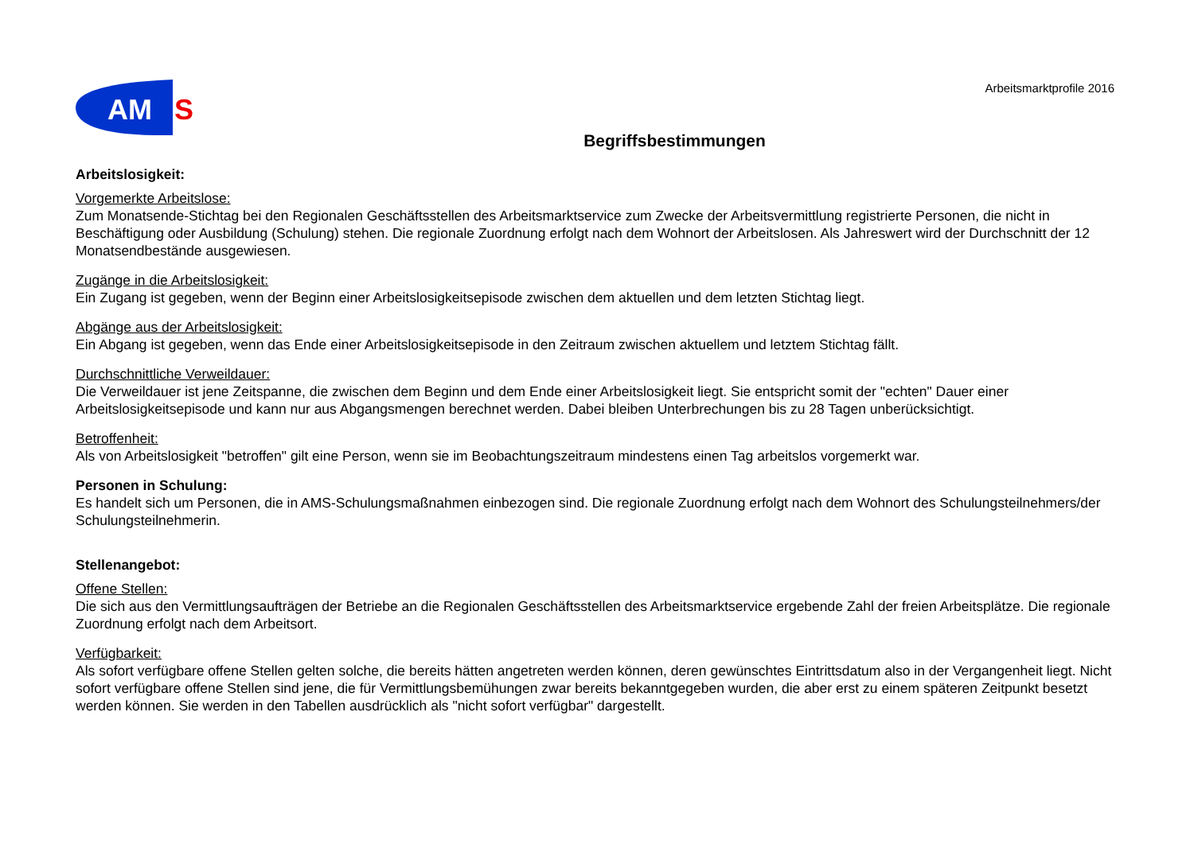AM
S
Arbeitsmarktprofile 2016
Begriffsbestimmungen
Arbeitslosigkeit:
Vorgemerkte Arbeitslose:
Zum Monatsende-Stichtag bei den Regionalen Geschäftsstellen des Arbeitsmarktservice zum Zwecke der Arbeitsvermittlung registrierte Personen, die nicht in Beschäftigung oder Ausbildung (Schulung) stehen. Die regionale Zuordnung erfolgt nach dem Wohnort der Arbeitslosen. Als Jahreswert wird der Durchschnitt der 12 Monatsendbestände ausgewiesen.
Zugänge in die Arbeitslosigkeit:
Ein Zugang ist gegeben, wenn der Beginn einer Arbeitslosigkeitsepisode zwischen dem aktuellen und dem letzten Stichtag liegt.
Abgänge aus der Arbeitslosigkeit:
Ein Abgang ist gegeben, wenn das Ende einer Arbeitslosigkeitsepisode in den Zeitraum zwischen aktuellem und letztem Stichtag fällt.
Durchschnittliche Verweildauer:
Die Verweildauer ist jene Zeitspanne, die zwischen dem Beginn und dem Ende einer Arbeitslosigkeit liegt. Sie entspricht somit der "echten" Dauer einer Arbeitslosigkeitsepisode und kann nur aus Abgangsmengen berechnet werden. Dabei bleiben Unterbrechungen bis zu 28 Tagen unberücksichtigt.
Betroffenheit:
Als von Arbeitslosigkeit "betroffen" gilt eine Person, wenn sie im Beobachtungszeitraum mindestens einen Tag arbeitslos vorgemerkt war.
Personen in Schulung:
Es handelt sich um Personen, die in AMS-Schulungsmaßnahmen einbezogen sind. Die regionale Zuordnung erfolgt nach dem Wohnort des Schulungsteilnehmers/der Schulungsteilnehmerin.
Stellenangebot:
Offene Stellen:
Die sich aus den Vermittlungsaufträgen der Betriebe an die Regionalen Geschäftsstellen des Arbeitsmarktservice ergebende Zahl der freien Arbeitsplätze. Die regionale Zuordnung erfolgt nach dem Arbeitsort.
Verfügbarkeit:
Als sofort verfügbare offene Stellen gelten solche, die bereits hätten angetreten werden können, deren gewünschtes Eintrittsdatum also in der Vergangenheit liegt. Nicht sofort verfügbare offene Stellen sind jene, die für Vermittlungsbemühungen zwar bereits bekanntgegeben wurden, die aber erst zu einem späteren Zeitpunkt besetzt werden können. Sie werden in den Tabellen ausdrücklich als "nicht sofort verfügbar" dargestellt.